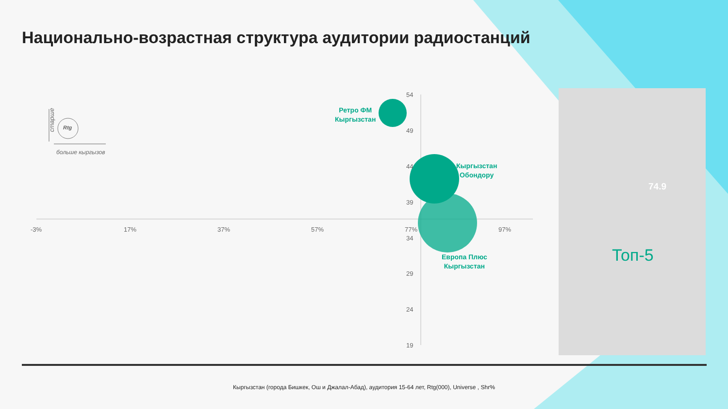Национально-возрастная структура аудитории радиостанций
старше
Rtg
больше кыргызов
54
49
44
39
34
29
24
19
-3% 17% 37% 57% 77% 97%
Ретро ФМ
Кыргызстан
Кыргызстан
Обондору
Европа Плюс
Кыргызстан
74.9
Топ-5
Кыргызстан (города Бишкек, Ош и Джалал-Абад), аудитория 15-64 лет, Rtg(000), Universe , Shr%